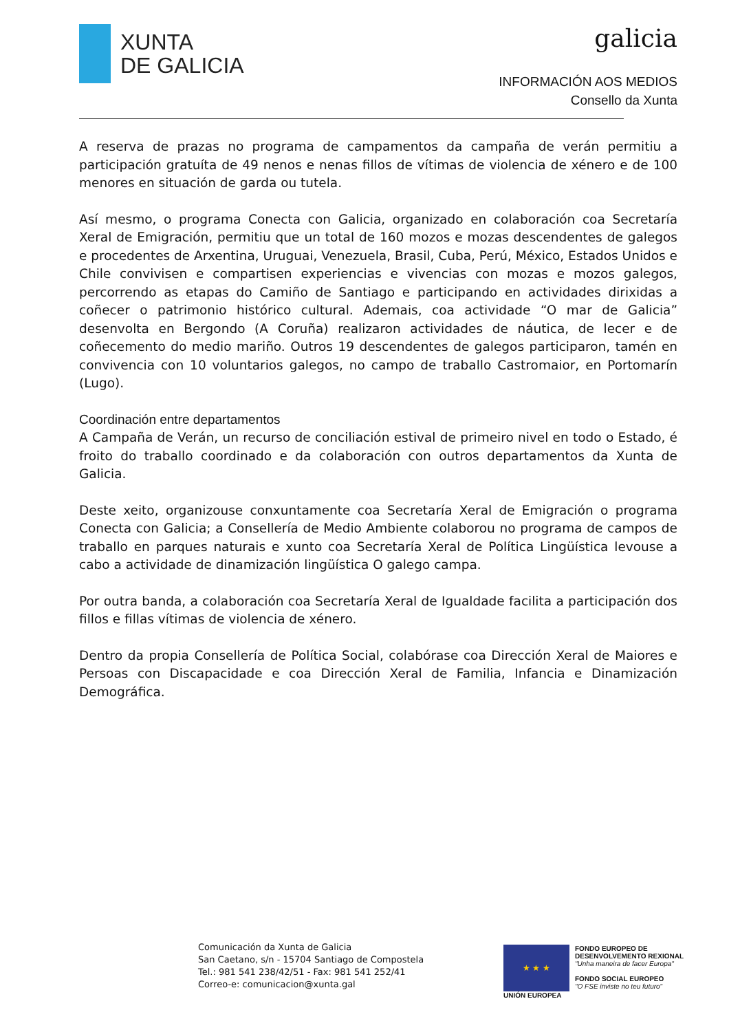XUNTA
DE GALICIA
galicia
INFORMACIÓN AOS MEDIOS
Consello da Xunta
A reserva de prazas no programa de campamentos da campaña de verán permitiu a participación gratuíta de 49 nenos e nenas fillos de vítimas de violencia de xénero e de 100 menores en situación de garda ou tutela.
Así mesmo, o programa Conecta con Galicia, organizado en colaboración coa Secretaría Xeral de Emigración, permitiu que un total de 160 mozos e mozas descendentes de galegos e procedentes de Arxentina, Uruguai, Venezuela, Brasil, Cuba, Perú, México, Estados Unidos e Chile convivisen e compartisen experiencias e vivencias con mozas e mozos galegos, percorrendo as etapas do Camiño de Santiago e participando en actividades dirixidas a coñecer o patrimonio histórico cultural. Ademais, coa actividade “O mar de Galicia” desenvolta en Bergondo (A Coruña) realizaron actividades de náutica, de lecer e de coñecemento do medio mariño. Outros 19 descendentes de galegos participaron, tamén en convivencia con 10 voluntarios galegos, no campo de traballo Castromaior, en Portomarín (Lugo).
Coordinación entre departamentos
A Campaña de Verán, un recurso de conciliación estival de primeiro nivel en todo o Estado, é froito do traballo coordinado e da colaboración con outros departamentos da Xunta de Galicia.
Deste xeito, organizouse conxuntamente coa Secretaría Xeral de Emigración o programa Conecta con Galicia; a Consellería de Medio Ambiente colaborou no programa de campos de traballo en parques naturais e xunto coa Secretaría Xeral de Política Lingüística levouse a cabo a actividade de dinamización lingüística O galego campa.
Por outra banda, a colaboración coa Secretaría Xeral de Igualdade facilita a participación dos fillos e fillas vítimas de violencia de xénero.
Dentro da propia Consellería de Política Social, colabórase coa Dirección Xeral de Maiores e Persoas con Discapacidade e coa Dirección Xeral de Familia, Infancia e Dinamización Demográfica.
Comunicación da Xunta de Galicia
San Caetano, s/n - 15704 Santiago de Compostela
Tel.: 981 541 238/42/51 - Fax: 981 541 252/41
Correo-e: comunicacion@xunta.gal
★ ★ ★
UNIÓN EUROPEA
FONDO EUROPEO DE
DESENVOLVEMENTO REXIONAL
"Unha maneira de facer Europa"
FONDO SOCIAL EUROPEO
"O FSE inviste no teu futuro"